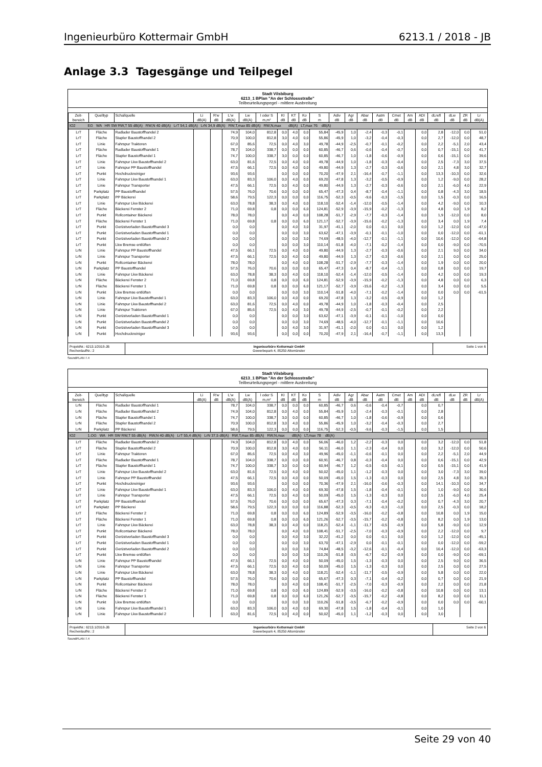Ingenieurbüro Kottermair GmbH 6213.1 / 2018 - JB
Anlage 3.3 Tagesgänge und Teilpegel
Stadt Vilsbiburg
6213_1 BPlan "An der Schlossstraße"
Teilbeurteilungspegel - mittlere Ausbreitung
| Zeit- bereich | Quelltyp | Schallquelle | Li dB(A) | R'w dB | L'w dB(A) | Lw dB(A) | l oder S m,m² | KI dB | KT dB | Ko dB | S m | Adiv dB | Agr dB | Abar dB | Aatm dB | Cmet dB | Am dB | ADI dB | dLrefl dB | dLw dB | ZR dB | Lr dB(A) |
| --- | --- | --- | --- | --- | --- | --- | --- | --- | --- | --- | --- | --- | --- | --- | --- | --- | --- | --- | --- | --- | --- | --- |
| IO2 EG WA HR SW RW,T 55 dB(A) RW,N 40 dB(A) LrT 54,1 dB(A) LrN 34,9 dB(A) RW,T,max 85 dB(A) RW,N,max dB(A) LT,max 76 dB(A) | | | | | | | | | | | | | | | | | | | | | | |
| LrT | Fläche | Radlader Baustoffhandel 2 | | | 74,9 | 104,0 | 812,8 | 0,0 | 4,0 | 0,0 | 55,84 | -45,9 | 1,0 | -2,4 | -0,3 | -0,1 | | 0,0 | 2,8 | -12,0 | 0,0 | 51,0 |
| LrT | Fläche | Stapler Baustoffhandel 2 | | | 70,9 | 100,0 | 812,8 | 3,0 | 4,0 | 0,0 | 55,86 | -45,9 | 1,0 | -3,2 | -0,4 | -0,3 | | 0,0 | 2,7 | -12,0 | 0,0 | 48,7 |
| LrT | Linie | Fahrspur Traktoren | | | 67,0 | 85,6 | 72,5 | 0,0 | 4,0 | 3,0 | 49,78 | -44,9 | -2,5 | -0,7 | -0,1 | -0,2 | | 0,0 | 2,2 | -5,1 | 2,0 | 43,4 |
| LrT | Fläche | Radlader Baustoffhandel 1 | | | 78,7 | 104,0 | 338,7 | 0,0 | 0,0 | 0,0 | 60,85 | -46,7 | 0,6 | -0,6 | -0,4 | -0,7 | | 0,0 | 0,7 | -15,1 | 0,0 | 41,7 |
| LrT | Fläche | Stapler Baustoffhandel 1 | | | 74,7 | 100,0 | 338,7 | 3,0 | 0,0 | 0,0 | 60,85 | -46,7 | 1,0 | -1,8 | -0,6 | -0,9 | | 0,0 | 0,6 | -15,1 | 0,0 | 39,6 |
| LrT | Linie | Fahrspur Lkw Baustoffhandel 2 | | | 63,0 | 81,6 | 72,5 | 0,0 | 4,0 | 0,0 | 49,78 | -44,9 | 1,0 | -1,8 | -0,3 | -0,4 | | 0,0 | 2,5 | -7,3 | 3,0 | 37,5 |
| LrT | Linie | Fahrspur PP Baustoffhandel | | | 47,5 | 66,1 | 72,5 | 0,0 | 4,0 | 0,0 | 49,80 | -44,9 | 1,3 | -2,7 | -0,3 | -0,6 | | 0,0 | 2,1 | 4,8 | 3,0 | 32,7 |
| LrT | Punkt | Hochdruckreiniger | | | 93,6 | 93,6 | | 0,0 | 0,0 | 0,0 | 70,20 | -47,9 | 2,1 | -16,4 | -0,7 | -1,1 | | 0,0 | 13,3 | -10,3 | 0,0 | 32,6 |
| LrT | Linie | Fahrspur Lkw Baustoffhandel 1 | | | 63,0 | 83,3 | 106,0 | 0,0 | 4,0 | 0,0 | 69,20 | -47,8 | 1,3 | -3,2 | -0,5 | -0,9 | | 0,0 | 1,2 | -9,0 | 0,0 | 28,2 |
| LrT | Linie | Fahrspur Transporter | | | 47,5 | 66,1 | 72,5 | 0,0 | 4,0 | 0,0 | 49,80 | -44,9 | 1,3 | -2,7 | -0,3 | -0,6 | | 0,0 | 2,1 | -6,0 | 4,0 | 22,9 |
| LrT | Parkplatz | PP Baustoffhandel | | | 57,5 | 76,0 | 70,6 | 0,0 | 0,0 | 0,0 | 65,47 | -47,3 | 0,4 | -8,7 | -0,4 | -1,1 | | 0,0 | 0,8 | -4,3 | 3,0 | 18,5 |
| LrT | Parkplatz | PP Bäckerei | | | 58,6 | 79,5 | 122,3 | 0,0 | 0,0 | 0,0 | 116,75 | -52,3 | -0,5 | -9,6 | -0,3 | -1,5 | | 0,0 | 1,5 | -0,3 | 0,0 | 16,5 |
| LrT | Linie | Fahrspur Lkw Bäckerei | | | 63,0 | 78,8 | 38,3 | 0,0 | 4,0 | 0,0 | 118,10 | -52,4 | -1,4 | -12,0 | -0,5 | -1,4 | | 0,0 | 4,2 | -9,0 | 0,0 | 10,3 |
| LrT | Fläche | Bäckerei Fenster 2 | | | 71,0 | 69,8 | 0,8 | 0,0 | 0,0 | 6,0 | 124,81 | -52,9 | -3,9 | -15,9 | -0,2 | -1,3 | | 0,0 | 4,8 | 0,0 | 1,9 | 8,2 |
| LrT | Punkt | Rollcontainer Bäckerei | | | 78,0 | 78,0 | | 0,0 | 4,0 | 0,0 | 108,28 | -51,7 | -2,9 | -7,7 | -0,3 | -1,4 | | 0,0 | 1,9 | -12,0 | 0,0 | 8,0 |
| LrT | Fläche | Bäckerei Fenster 1 | | | 71,0 | 69,8 | 0,8 | 0,0 | 0,0 | 6,0 | 121,17 | -52,7 | -3,9 | -15,6 | -0,2 | -1,3 | | 0,0 | 3,4 | 0,0 | 1,9 | 7,4 |
| LrT | Punkt | Gerüstverladen Baustoffhandel 3 | | | 0,0 | 0,0 | | 0,0 | 4,0 | 3,0 | 31,97 | -41,1 | -2,0 | 0,0 | -0,1 | 0,0 | | 0,0 | 1,2 | -12,0 | 0,0 | -47,0 |
| LrT | Punkt | Gerüstverladen Baustoffhandel 1 | | | 0,0 | 0,0 | | 0,0 | 0,0 | 3,0 | 63,62 | -47,1 | -3,9 | -0,1 | -0,1 | -1,0 | | 0,0 | 0,0 | -12,0 | 0,0 | -61,1 |
| LrT | Punkt | Gerüstverladen Baustoffhandel 2 | | | 0,0 | 0,0 | | 0,0 | 0,0 | 3,0 | 74,69 | -48,5 | -4,0 | -12,7 | -0,1 | -1,1 | | 0,0 | 10,6 | -12,0 | 0,0 | -64,8 |
| LrT | Punkt | Lkw Bremse entlüften | | | 0,0 | 0,0 | | 0,0 | 0,0 | 3,0 | 110,14 | -51,8 | -4,0 | -7,1 | -0,2 | -1,4 | | 0,0 | 0,0 | -9,0 | 0,0 | -70,5 |
| LrN | Linie | Fahrspur PP Baustoffhandel | | | 47,5 | 66,1 | 72,5 | 0,0 | 4,0 | 0,0 | 49,80 | -44,9 | 1,3 | -2,7 | -0,3 | -0,6 | | 0,0 | 2,1 | 9,0 | 0,0 | 34,0 |
| LrN | Linie | Fahrspur Transporter | | | 47,5 | 66,1 | 72,5 | 0,0 | 4,0 | 0,0 | 49,80 | -44,9 | 1,3 | -2,7 | -0,3 | -0,6 | | 0,0 | 2,1 | 0,0 | 0,0 | 25,0 |
| LrN | Punkt | Rollcontainer Bäckerei | | | 78,0 | 78,0 | | 0,0 | 4,0 | 0,0 | 108,28 | -51,7 | -2,9 | -7,7 | -0,3 | -1,4 | | 0,0 | 1,9 | 0,0 | 0,0 | 20,0 |
| LrN | Parkplatz | PP Baustoffhandel | | | 57,5 | 76,0 | 70,6 | 0,0 | 0,0 | 0,0 | 65,47 | -47,3 | 0,4 | -8,7 | -0,4 | -1,1 | | 0,0 | 0,8 | 0,0 | 0,0 | 19,7 |
| LrN | Linie | Fahrspur Lkw Bäckerei | | | 63,0 | 78,8 | 38,3 | 0,0 | 4,0 | 0,0 | 118,10 | -52,4 | -1,4 | -12,0 | -0,5 | -1,4 | | 0,0 | 4,2 | 0,0 | 0,0 | 19,3 |
| LrN | Fläche | Bäckerei Fenster 2 | | | 71,0 | 69,8 | 0,8 | 0,0 | 0,0 | 6,0 | 124,81 | -52,9 | -3,9 | -15,9 | -0,2 | -1,3 | | 0,0 | 4,8 | 0,0 | 0,0 | 6,3 |
| LrN | Fläche | Bäckerei Fenster 1 | | | 71,0 | 69,8 | 0,8 | 0,0 | 0,0 | 6,0 | 121,17 | -52,7 | -3,9 | -15,6 | -0,2 | -1,3 | | 0,0 | 3,4 | 0,0 | 0,0 | 5,5 |
| LrN | Punkt | Lkw Bremse entlüften | | | 0,0 | 0,0 | | 0,0 | 0,0 | 3,0 | 110,14 | -51,8 | -4,0 | -7,1 | -0,2 | -1,4 | | 0,0 | 0,0 | 0,0 | 0,0 | -61,5 |
| LrN | Linie | Fahrspur Lkw Baustoffhandel 1 | | | 63,0 | 83,3 | 106,0 | 0,0 | 4,0 | 0,0 | 69,20 | -47,8 | 1,3 | -3,2 | -0,5 | -0,9 | | 0,0 | 1,2 | | | |
| LrN | Linie | Fahrspur Lkw Baustoffhandel 2 | | | 63,0 | 81,6 | 72,5 | 0,0 | 4,0 | 0,0 | 49,78 | -44,9 | 1,0 | -1,8 | -0,3 | -0,4 | | 0,0 | 2,5 | | | |
| LrN | Linie | Fahrspur Traktoren | | | 67,0 | 85,6 | 72,5 | 0,0 | 4,0 | 3,0 | 49,78 | -44,9 | -2,5 | -0,7 | -0,1 | -0,2 | | 0,0 | 2,2 | | | |
| LrN | Punkt | Gerüstverladen Baustoffhandel 1 | | | 0,0 | 0,0 | | 0,0 | 0,0 | 3,0 | 63,62 | -47,1 | -3,9 | -0,1 | -0,1 | -1,0 | | 0,0 | 0,0 | | | |
| LrN | Punkt | Gerüstverladen Baustoffhandel 2 | | | 0,0 | 0,0 | | 0,0 | 0,0 | 3,0 | 74,69 | -48,5 | -4,0 | -12,7 | -0,1 | -1,1 | | 0,0 | 10,6 | | | |
| LrN | Punkt | Gerüstverladen Baustoffhandel 3 | | | 0,0 | 0,0 | | 0,0 | 4,0 | 3,0 | 31,97 | -41,1 | -2,0 | 0,0 | -0,1 | 0,0 | | 0,0 | 1,2 | | | |
| LrN | Punkt | Hochdruckreiniger | | | 93,6 | 93,6 | | 0,0 | 0,0 | 0,0 | 70,20 | -47,9 | 2,1 | -16,4 | -0,7 | -1,1 | | 0,0 | 13,3 | | | |
ProjektNr.: 6213.1/2018-JB
RechenlaufNr.: 2
Ingenieurbüro Kottermair GmbH
Gewerbepark 4, 85250 Altomünster
Seite 1 von 6
SoundPLAN 7.4
Stadt Vilsbiburg
6213_1 BPlan "An der Schlossstraße"
Teilbeurteilungspegel - mittlere Ausbreitung
| Zeit- bereich | Quelltyp | Schallquelle | Li dB(A) | R'w dB | L'w dB(A) | Lw dB(A) | l oder S m,m² | KI dB | KT dB | Ko dB | S m | Adiv dB | Agr dB | Abar dB | Aatm dB | Cmet dB | Am dB | ADI dB | dLrefl dB | dLw dB | ZR dB | Lr dB(A) |
| --- | --- | --- | --- | --- | --- | --- | --- | --- | --- | --- | --- | --- | --- | --- | --- | --- | --- | --- | --- | --- | --- | --- |
| LrN | Fläche | Radlader Baustoffhandel 1 | | | 78,7 | 104,0 | 338,7 | 0,0 | 0,0 | 0,0 | 60,85 | -46,7 | 0,6 | -0,6 | -0,4 | -0,7 | | 0,0 | 0,7 | | | |
| LrN | Fläche | Radlader Baustoffhandel 2 | | | 74,9 | 104,0 | 812,8 | 0,0 | 4,0 | 0,0 | 55,84 | -45,9 | 1,0 | -2,4 | -0,3 | -0,1 | | 0,0 | 2,8 | | | |
| LrN | Fläche | Stapler Baustoffhandel 1 | | | 74,7 | 100,0 | 338,7 | 3,0 | 0,0 | 0,0 | 60,85 | -46,7 | 1,0 | -1,8 | -0,6 | -0,9 | | 0,0 | 0,6 | | | |
| LrN | Fläche | Stapler Baustoffhandel 2 | | | 70,9 | 100,0 | 812,8 | 3,0 | 4,0 | 0,0 | 55,86 | -45,9 | 1,0 | -3,2 | -0,4 | -0,3 | | 0,0 | 2,7 | | | |
| LrN | Parkplatz | PP Bäckerei | | | 58,6 | 79,5 | 122,3 | 0,0 | 0,0 | 0,0 | 116,75 | -52,3 | -0,5 | -9,6 | -0,3 | -1,5 | | 0,0 | 1,5 | | | |
| IO2 1.OG WA HR SW RW,T 55 dB(A) RW,N 40 dB(A) LrT 55,4 dB(A) LrN 37,5 dB(A) RW,T,max 85 dB(A) RW,N,max dB(A) LT,max 78 dB(A) | | | | | | | | | | | | | | | | | | | | | | |
| LrT | Fläche | Radlader Baustoffhandel 2 | | | 74,9 | 104,0 | 812,8 | 0,0 | 4,0 | 0,0 | 56,06 | -46,0 | 1,2 | -2,2 | -0,3 | 0,0 | | 0,0 | 3,2 | -12,0 | 0,0 | 51,8 |
| LrT | Fläche | Stapler Baustoffhandel 2 | | | 70,9 | 100,0 | 812,8 | 3,0 | 4,0 | 0,0 | 56,11 | -46,0 | 1,1 | -2,3 | -0,4 | 0,0 | | 0,0 | 3,2 | -12,0 | 0,0 | 50,6 |
| LrT | Linie | Fahrspur Traktoren | | | 67,0 | 85,6 | 72,5 | 0,0 | 4,0 | 3,0 | 49,96 | -45,0 | -1,1 | -0,6 | -0,1 | 0,0 | | 0,0 | 2,2 | -5,1 | 2,0 | 44,9 |
| LrT | Fläche | Radlader Baustoffhandel 1 | | | 78,7 | 104,0 | 338,7 | 0,0 | 0,0 | 0,0 | 60,91 | -46,7 | 0,8 | -0,3 | -0,4 | 0,0 | | 0,0 | 0,6 | -15,1 | 0,0 | 42,9 |
| LrT | Fläche | Stapler Baustoffhandel 1 | | | 74,7 | 100,0 | 338,7 | 3,0 | 0,0 | 0,0 | 60,94 | -46,7 | 1,2 | -0,5 | -0,5 | -0,1 | | 0,0 | 0,5 | -15,1 | 0,0 | 41,9 |
| LrT | Linie | Fahrspur Lkw Baustoffhandel 2 | | | 63,0 | 81,6 | 72,5 | 0,0 | 4,0 | 0,0 | 50,02 | -45,0 | 1,1 | -1,2 | -0,3 | 0,0 | | 0,0 | 3,0 | -7,3 | 3,0 | 39,0 |
| LrT | Linie | Fahrspur PP Baustoffhandel | | | 47,5 | 66,1 | 72,5 | 0,0 | 4,0 | 0,0 | 50,09 | -45,0 | 1,5 | -1,3 | -0,3 | 0,0 | | 0,0 | 2,5 | 4,8 | 3,0 | 35,3 |
| LrT | Punkt | Hochdruckreiniger | | | 93,6 | 93,6 | | 0,0 | 0,0 | 0,0 | 70,36 | -47,9 | 2,1 | -16,0 | -0,6 | -0,3 | | 0,0 | 14,1 | -10,3 | 0,0 | 34,7 |
| LrT | Linie | Fahrspur Lkw Baustoffhandel 1 | | | 63,0 | 83,3 | 106,0 | 0,0 | 4,0 | 0,0 | 69,30 | -47,8 | 1,5 | -1,8 | -0,4 | -0,1 | | 0,0 | 1,0 | -9,0 | 0,0 | 30,6 |
| LrT | Linie | Fahrspur Transporter | | | 47,5 | 66,1 | 72,5 | 0,0 | 4,0 | 0,0 | 50,09 | -45,0 | 1,5 | -1,3 | -0,3 | 0,0 | | 0,0 | 2,5 | -6,0 | 4,0 | 25,4 |
| LrT | Parkplatz | PP Baustoffhandel | | | 57,5 | 76,0 | 70,6 | 0,0 | 0,0 | 0,0 | 65,67 | -47,3 | 0,3 | -7,1 | -0,4 | -0,2 | | 0,0 | 0,7 | -4,3 | 3,0 | 20,7 |
| LrT | Parkplatz | PP Bäckerei | | | 58,6 | 79,5 | 122,3 | 0,0 | 0,0 | 0,0 | 116,88 | -52,3 | -0,5 | -9,3 | -0,3 | -1,0 | | 0,0 | 2,5 | -0,3 | 0,0 | 18,2 |
| LrT | Fläche | Bäckerei Fenster 2 | | | 71,0 | 69,8 | 0,8 | 0,0 | 0,0 | 6,0 | 124,89 | -52,9 | -3,5 | -16,0 | -0,2 | -0,8 | | 0,0 | 10,8 | 0,0 | 1,9 | 15,0 |
| LrT | Fläche | Bäckerei Fenster 1 | | | 71,0 | 69,8 | 0,8 | 0,0 | 0,0 | 6,0 | 121,26 | -52,7 | -3,5 | -15,7 | -0,2 | -0,8 | | 0,0 | 8,2 | 0,0 | 1,9 | 13,0 |
| LrT | Linie | Fahrspur Lkw Bäckerei | | | 63,0 | 78,8 | 38,3 | 0,0 | 4,0 | 0,0 | 118,21 | -52,4 | -1,1 | -11,7 | -0,5 | -0,9 | | 0,0 | 5,8 | -9,0 | 0,0 | 12,9 |
| LrT | Punkt | Rollcontainer Bäckerei | | | 78,0 | 78,0 | | 0,0 | 4,0 | 0,0 | 108,41 | -51,7 | -2,5 | -7,0 | -0,3 | -0,9 | | 0,0 | 2,2 | -12,0 | 0,0 | 9,7 |
| LrT | Punkt | Gerüstverladen Baustoffhandel 3 | | | 0,0 | 0,0 | | 0,0 | 4,0 | 3,0 | 32,22 | -41,2 | 0,0 | 0,0 | -0,1 | 0,0 | | 0,0 | 1,2 | -12,0 | 0,0 | -45,1 |
| LrT | Punkt | Gerüstverladen Baustoffhandel 1 | | | 0,0 | 0,0 | | 0,0 | 0,0 | 3,0 | 63,70 | -47,1 | -2,9 | 0,0 | -0,1 | -0,1 | | 0,0 | 0,0 | -12,0 | 0,0 | -59,2 |
| LrT | Punkt | Gerüstverladen Baustoffhandel 2 | | | 0,0 | 0,0 | | 0,0 | 0,0 | 3,0 | 74,84 | -48,5 | -3,2 | -12,6 | -0,1 | -0,4 | | 0,0 | 10,4 | -12,0 | 0,0 | -63,3 |
| LrT | Punkt | Lkw Bremse entlüften | | | 0,0 | 0,0 | | 0,0 | 0,0 | 3,0 | 110,26 | -51,8 | -3,5 | -6,7 | -0,2 | -0,9 | | 0,0 | 0,0 | -9,0 | 0,0 | -69,1 |
| LrN | Linie | Fahrspur PP Baustoffhandel | | | 47,5 | 66,1 | 72,5 | 0,0 | 4,0 | 0,0 | 50,09 | -45,0 | 1,5 | -1,3 | -0,3 | 0,0 | | 0,0 | 2,5 | 9,0 | 0,0 | 36,5 |
| LrN | Linie | Fahrspur Transporter | | | 47,5 | 66,1 | 72,5 | 0,0 | 4,0 | 0,0 | 50,09 | -45,0 | 1,5 | -1,3 | -0,3 | 0,0 | | 0,0 | 2,5 | 0,0 | 0,0 | 27,5 |
| LrN | Linie | Fahrspur Lkw Bäckerei | | | 63,0 | 78,8 | 38,3 | 0,0 | 4,0 | 0,0 | 118,21 | -52,4 | -1,1 | -11,7 | -0,5 | -0,9 | | 0,0 | 5,8 | 0,0 | 0,0 | 22,0 |
| LrN | Parkplatz | PP Baustoffhandel | | | 57,5 | 76,0 | 70,6 | 0,0 | 0,0 | 0,0 | 65,67 | -47,3 | 0,3 | -7,1 | -0,4 | -0,2 | | 0,0 | 0,7 | 0,0 | 0,0 | 21,9 |
| LrN | Punkt | Rollcontainer Bäckerei | | | 78,0 | 78,0 | | 0,0 | 4,0 | 0,0 | 108,41 | -51,7 | -2,5 | -7,0 | -0,3 | -0,9 | | 0,0 | 2,2 | 0,0 | 0,0 | 21,8 |
| LrN | Fläche | Bäckerei Fenster 2 | | | 71,0 | 69,8 | 0,8 | 0,0 | 0,0 | 6,0 | 124,89 | -52,9 | -3,5 | -16,0 | -0,2 | -0,8 | | 0,0 | 10,8 | 0,0 | 0,0 | 13,1 |
| LrN | Fläche | Bäckerei Fenster 1 | | | 71,0 | 69,8 | 0,8 | 0,0 | 0,0 | 6,0 | 121,26 | -52,7 | -3,5 | -15,7 | -0,2 | -0,8 | | 0,0 | 8,2 | 0,0 | 0,0 | 11,1 |
| LrN | Punkt | Lkw Bremse entlüften | | | 0,0 | 0,0 | | 0,0 | 0,0 | 3,0 | 110,26 | -51,8 | -3,5 | -6,7 | -0,2 | -0,9 | | 0,0 | 0,0 | 0,0 | 0,0 | -60,1 |
| LrN | Linie | Fahrspur Lkw Baustoffhandel 1 | | | 63,0 | 83,3 | 106,0 | 0,0 | 4,0 | 0,0 | 69,30 | -47,8 | 1,5 | -1,8 | -0,4 | -0,1 | | 0,0 | 1,0 | | | |
| LrN | Linie | Fahrspur Lkw Baustoffhandel 2 | | | 63,0 | 81,6 | 72,5 | 0,0 | 4,0 | 0,0 | 50,02 | -45,0 | 1,1 | -1,2 | -0,3 | 0,0 | | 0,0 | 3,0 | | | |
ProjektNr.: 6213.1/2018-JB
RechenlaufNr.: 2
Ingenieurbüro Kottermair GmbH
Gewerbepark 4, 85250 Altomünster
Seite 2 von 6
SoundPLAN 7.4
Seite 29 von 40